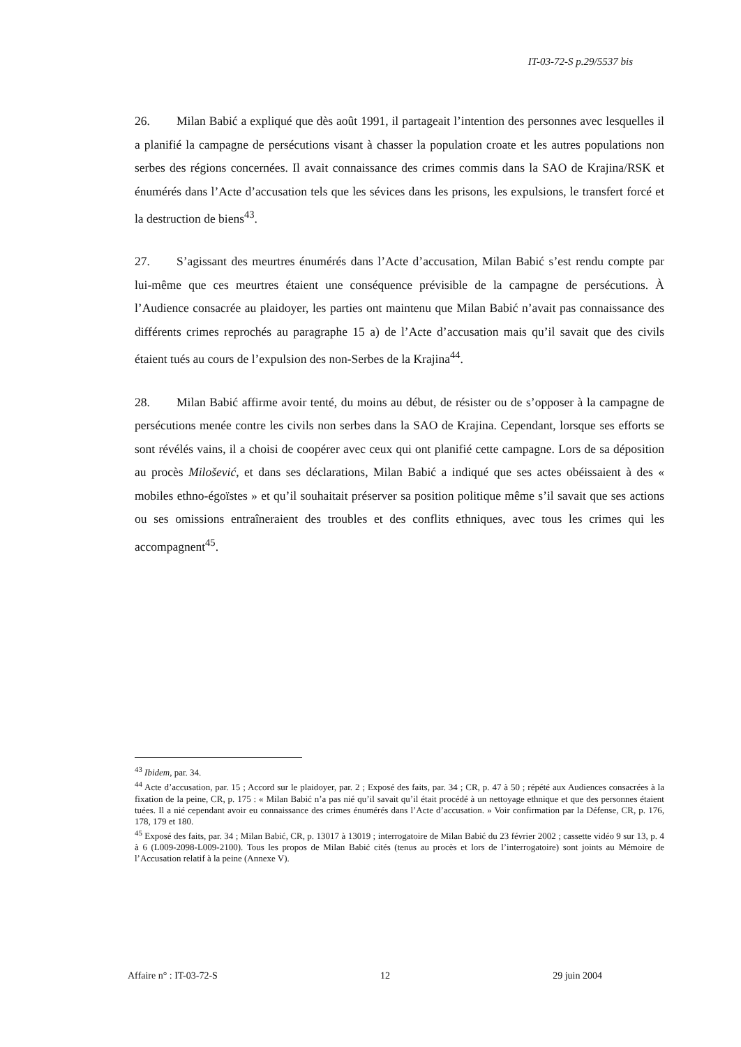IT-03-72-S p.29/5537 bis
26. Milan Babić a expliqué que dès août 1991, il partageait l’intention des personnes avec lesquelles il a planifié la campagne de persécutions visant à chasser la population croate et les autres populations non serbes des régions concernées. Il avait connaissance des crimes commis dans la SAO de Krajina/RSK et énumérés dans l’Acte d’accusation tels que les sévices dans les prisons, les expulsions, le transfert forcé et la destruction de biens<sup>43</sup>.
27. S’agissant des meurtres énumérés dans l’Acte d’accusation, Milan Babić s’est rendu compte par lui-même que ces meurtres étaient une conséquence prévisible de la campagne de persécutions. À l’Audience consacrée au plaidoyer, les parties ont maintenu que Milan Babić n’avait pas connaissance des différents crimes reprochés au paragraphe 15 a) de l’Acte d’accusation mais qu’il savait que des civils étaient tués au cours de l’expulsion des non-Serbes de la Krajina<sup>44</sup>.
28. Milan Babić affirme avoir tenté, du moins au début, de résister ou de s’opposer à la campagne de persécutions menée contre les civils non serbes dans la SAO de Krajina. Cependant, lorsque ses efforts se sont révélés vains, il a choisi de coopérer avec ceux qui ont planifié cette campagne. Lors de sa déposition au procès Milošević, et dans ses déclarations, Milan Babić a indiqué que ses actes obéissaient à des « mobiles ethno-égoïstes » et qu’il souhaitait préserver sa position politique même s’il savait que ses actions ou ses omissions entraîneraient des troubles et des conflits ethniques, avec tous les crimes qui les accompagnent<sup>45</sup>.
<sup>43</sup> Ibidem, par. 34.
<sup>44</sup> Acte d’accusation, par. 15 ; Accord sur le plaidoyer, par. 2 ; Exposé des faits, par. 34 ; CR, p. 47 à 50 ; répété aux Audiences consacrées à la fixation de la peine, CR, p. 175 : « Milan Babić n’a pas nié qu’il savait qu’il était procédé à un nettoyage ethnique et que des personnes étaient tuées. Il a nié cependant avoir eu connaissance des crimes énumérés dans l’Acte d’accusation. » Voir confirmation par la Défense, CR, p. 176, 178, 179 et 180.
<sup>45</sup> Exposé des faits, par. 34 ; Milan Babić, CR, p. 13017 à 13019 ; interrogatoire de Milan Babić du 23 février 2002 ; cassette vidéo 9 sur 13, p. 4 à 6 (L009-2098-L009-2100). Tous les propos de Milan Babić cités (tenus au procès et lors de l’interrogatoire) sont joints au Mémoire de l’Accusation relatif à la peine (Annexe V).
Affaire n° : IT-03-72-S 12 29 juin 2004